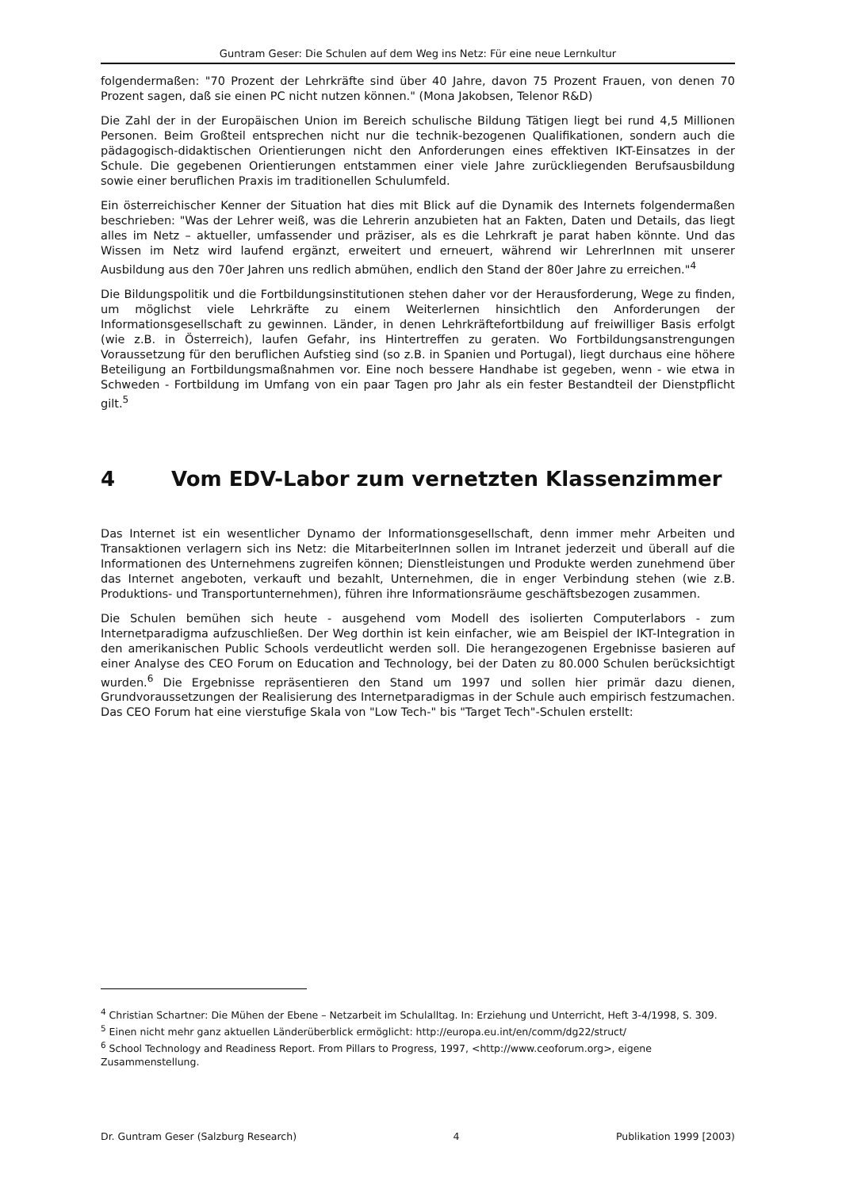Guntram Geser: Die Schulen auf dem Weg ins Netz: Für eine neue Lernkultur
folgendermaßen: "70 Prozent der Lehrkräfte sind über 40 Jahre, davon 75 Prozent Frauen, von denen 70 Prozent sagen, daß sie einen PC nicht nutzen können." (Mona Jakobsen, Telenor R&D)
Die Zahl der in der Europäischen Union im Bereich schulische Bildung Tätigen liegt bei rund 4,5 Millionen Personen. Beim Großteil entsprechen nicht nur die technik-bezogenen Qualifikationen, sondern auch die pädagogisch-didaktischen Orientierungen nicht den Anforderungen eines effektiven IKT-Einsatzes in der Schule. Die gegebenen Orientierungen entstammen einer viele Jahre zurückliegenden Berufsausbildung sowie einer beruflichen Praxis im traditionellen Schulumfeld.
Ein österreichischer Kenner der Situation hat dies mit Blick auf die Dynamik des Internets folgendermaßen beschrieben: "Was der Lehrer weiß, was die Lehrerin anzubieten hat an Fakten, Daten und Details, das liegt alles im Netz – aktueller, umfassender und präziser, als es die Lehrkraft je parat haben könnte. Und das Wissen im Netz wird laufend ergänzt, erweitert und erneuert, während wir LehrerInnen mit unserer Ausbildung aus den 70er Jahren uns redlich abmühen, endlich den Stand der 80er Jahre zu erreichen."<sup>4</sup>
Die Bildungspolitik und die Fortbildungsinstitutionen stehen daher vor der Herausforderung, Wege zu finden, um möglichst viele Lehrkräfte zu einem Weiterlernen hinsichtlich den Anforderungen der Informationsgesellschaft zu gewinnen. Länder, in denen Lehrkräftefortbildung auf freiwilliger Basis erfolgt (wie z.B. in Österreich), laufen Gefahr, ins Hintertreffen zu geraten. Wo Fortbildungsanstrengungen Voraussetzung für den beruflichen Aufstieg sind (so z.B. in Spanien und Portugal), liegt durchaus eine höhere Beteiligung an Fortbildungsmaßnahmen vor. Eine noch bessere Handhabe ist gegeben, wenn - wie etwa in Schweden - Fortbildung im Umfang von ein paar Tagen pro Jahr als ein fester Bestandteil der Dienstpflicht gilt.<sup>5</sup>
4 Vom EDV-Labor zum vernetzten Klassenzimmer
Das Internet ist ein wesentlicher Dynamo der Informationsgesellschaft, denn immer mehr Arbeiten und Transaktionen verlagern sich ins Netz: die MitarbeiterInnen sollen im Intranet jederzeit und überall auf die Informationen des Unternehmens zugreifen können; Dienstleistungen und Produkte werden zunehmend über das Internet angeboten, verkauft und bezahlt, Unternehmen, die in enger Verbindung stehen (wie z.B. Produktions- und Transportunternehmen), führen ihre Informationsräume geschäftsbezogen zusammen.
Die Schulen bemühen sich heute - ausgehend vom Modell des isolierten Computerlabors - zum Internetparadigma aufzuschließen. Der Weg dorthin ist kein einfacher, wie am Beispiel der IKT-Integration in den amerikanischen Public Schools verdeutlicht werden soll. Die herangezogenen Ergebnisse basieren auf einer Analyse des CEO Forum on Education and Technology, bei der Daten zu 80.000 Schulen berücksichtigt wurden.<sup>6</sup> Die Ergebnisse repräsentieren den Stand um 1997 und sollen hier primär dazu dienen, Grundvoraussetzungen der Realisierung des Internetparadigmas in der Schule auch empirisch festzumachen. Das CEO Forum hat eine vierstufige Skala von "Low Tech-" bis "Target Tech"-Schulen erstellt:
<sup>4</sup> Christian Schartner: Die Mühen der Ebene – Netzarbeit im Schulalltag. In: Erziehung und Unterricht, Heft 3-4/1998, S. 309.
<sup>5</sup> Einen nicht mehr ganz aktuellen Länderüberblick ermöglicht: http://europa.eu.int/en/comm/dg22/struct/
<sup>6</sup> School Technology and Readiness Report. From Pillars to Progress, 1997, <http://www.ceoforum.org>, eigene Zusammenstellung.
Dr. Guntram Geser (Salzburg Research) 4 Publikation 1999 [2003)